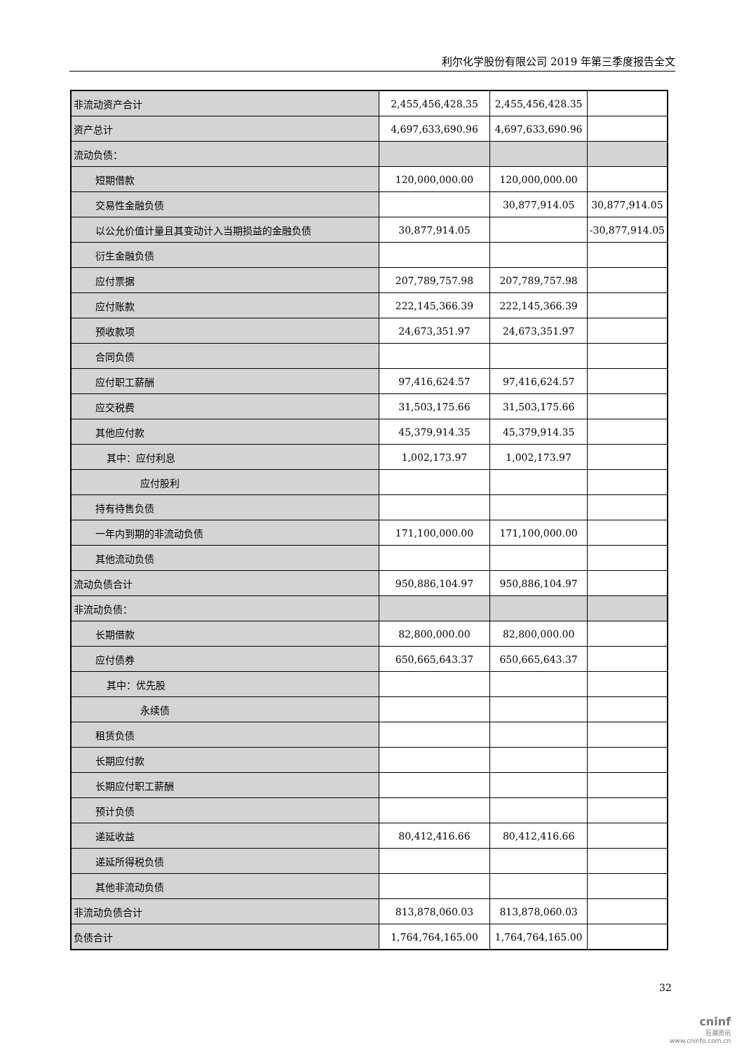利尔化学股份有限公司 2019 年第三季度报告全文
| 非流动资产合计 | 2,455,456,428.35 | 2,455,456,428.35 | |
| 资产总计 | 4,697,633,690.96 | 4,697,633,690.96 | |
| 流动负债： | | | |
| 短期借款 | 120,000,000.00 | 120,000,000.00 | |
| 交易性金融负债 | | 30,877,914.05 | 30,877,914.05 |
| 以公允价值计量且其变动计入当期损益的金融负债 | 30,877,914.05 | | -30,877,914.05 |
| 衍生金融负债 | | | |
| 应付票据 | 207,789,757.98 | 207,789,757.98 | |
| 应付账款 | 222,145,366.39 | 222,145,366.39 | |
| 预收款项 | 24,673,351.97 | 24,673,351.97 | |
| 合同负债 | | | |
| 应付职工薪酬 | 97,416,624.57 | 97,416,624.57 | |
| 应交税费 | 31,503,175.66 | 31,503,175.66 | |
| 其他应付款 | 45,379,914.35 | 45,379,914.35 | |
| 其中：应付利息 | 1,002,173.97 | 1,002,173.97 | |
| 应付股利 | | | |
| 持有待售负债 | | | |
| 一年内到期的非流动负债 | 171,100,000.00 | 171,100,000.00 | |
| 其他流动负债 | | | |
| 流动负债合计 | 950,886,104.97 | 950,886,104.97 | |
| 非流动负债： | | | |
| 长期借款 | 82,800,000.00 | 82,800,000.00 | |
| 应付债券 | 650,665,643.37 | 650,665,643.37 | |
| 其中：优先股 | | | |
| 永续债 | | | |
| 租赁负债 | | | |
| 长期应付款 | | | |
| 长期应付职工薪酬 | | | |
| 预计负债 | | | |
| 递延收益 | 80,412,416.66 | 80,412,416.66 | |
| 递延所得税负债 | | | |
| 其他非流动负债 | | | |
| 非流动负债合计 | 813,878,060.03 | 813,878,060.03 | |
| 负债合计 | 1,764,764,165.00 | 1,764,764,165.00 | |
32
cninf
巨潮资讯
www.cninfo.com.cn